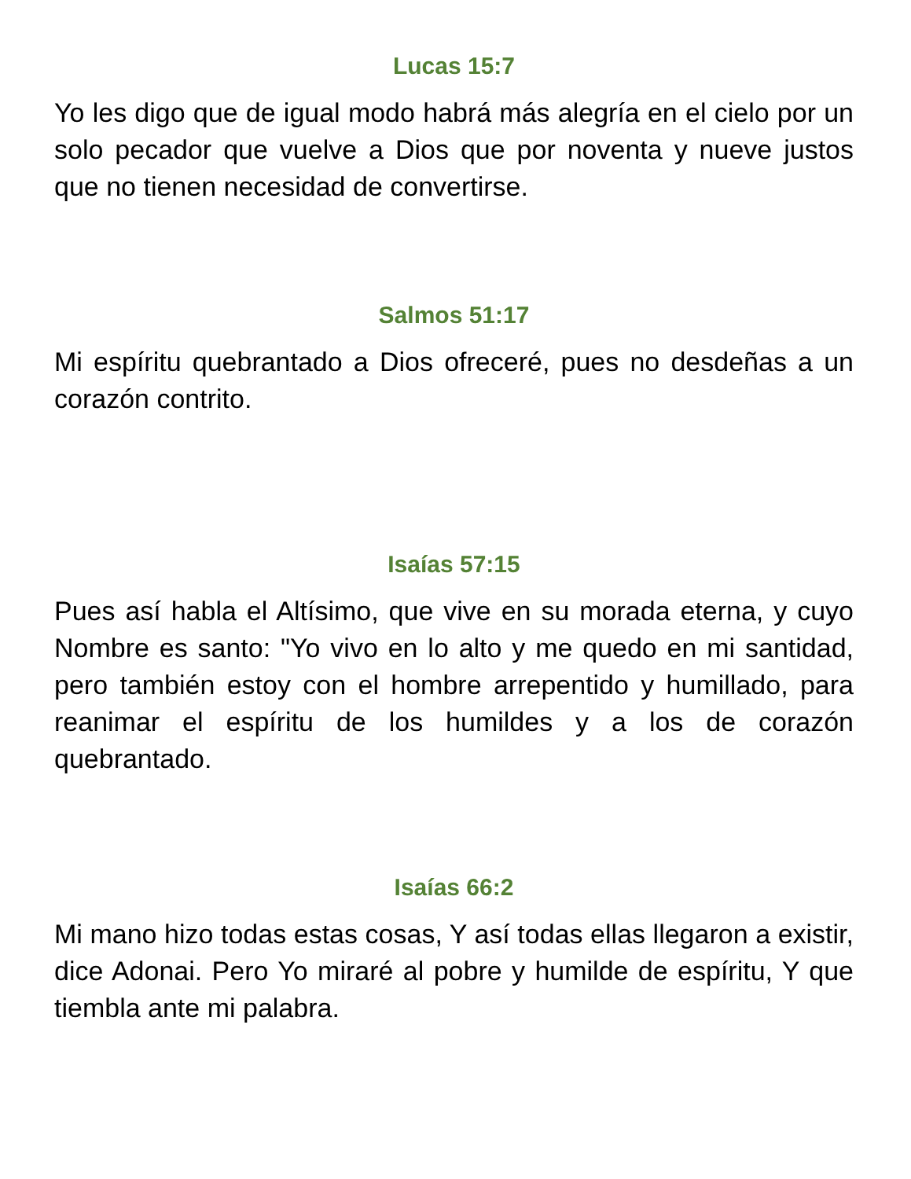Lucas 15:7
Yo les digo que de igual modo habrá más alegría en el cielo por un solo pecador que vuelve a Dios que por noventa y nueve justos que no tienen necesidad de convertirse.
Salmos 51:17
Mi espíritu quebrantado a Dios ofreceré, pues no desdeñas a un corazón contrito.
Isaías 57:15
Pues así habla el Altísimo, que vive en su morada eterna, y cuyo Nombre es santo: "Yo vivo en lo alto y me quedo en mi santidad, pero también estoy con el hombre arrepentido y humillado, para reanimar el espíritu de los humildes y a los de corazón quebrantado.
Isaías 66:2
Mi mano hizo todas estas cosas, Y así todas ellas llegaron a existir, dice Adonai. Pero Yo miraré al pobre y humilde de espíritu, Y que tiembla ante mi palabra.